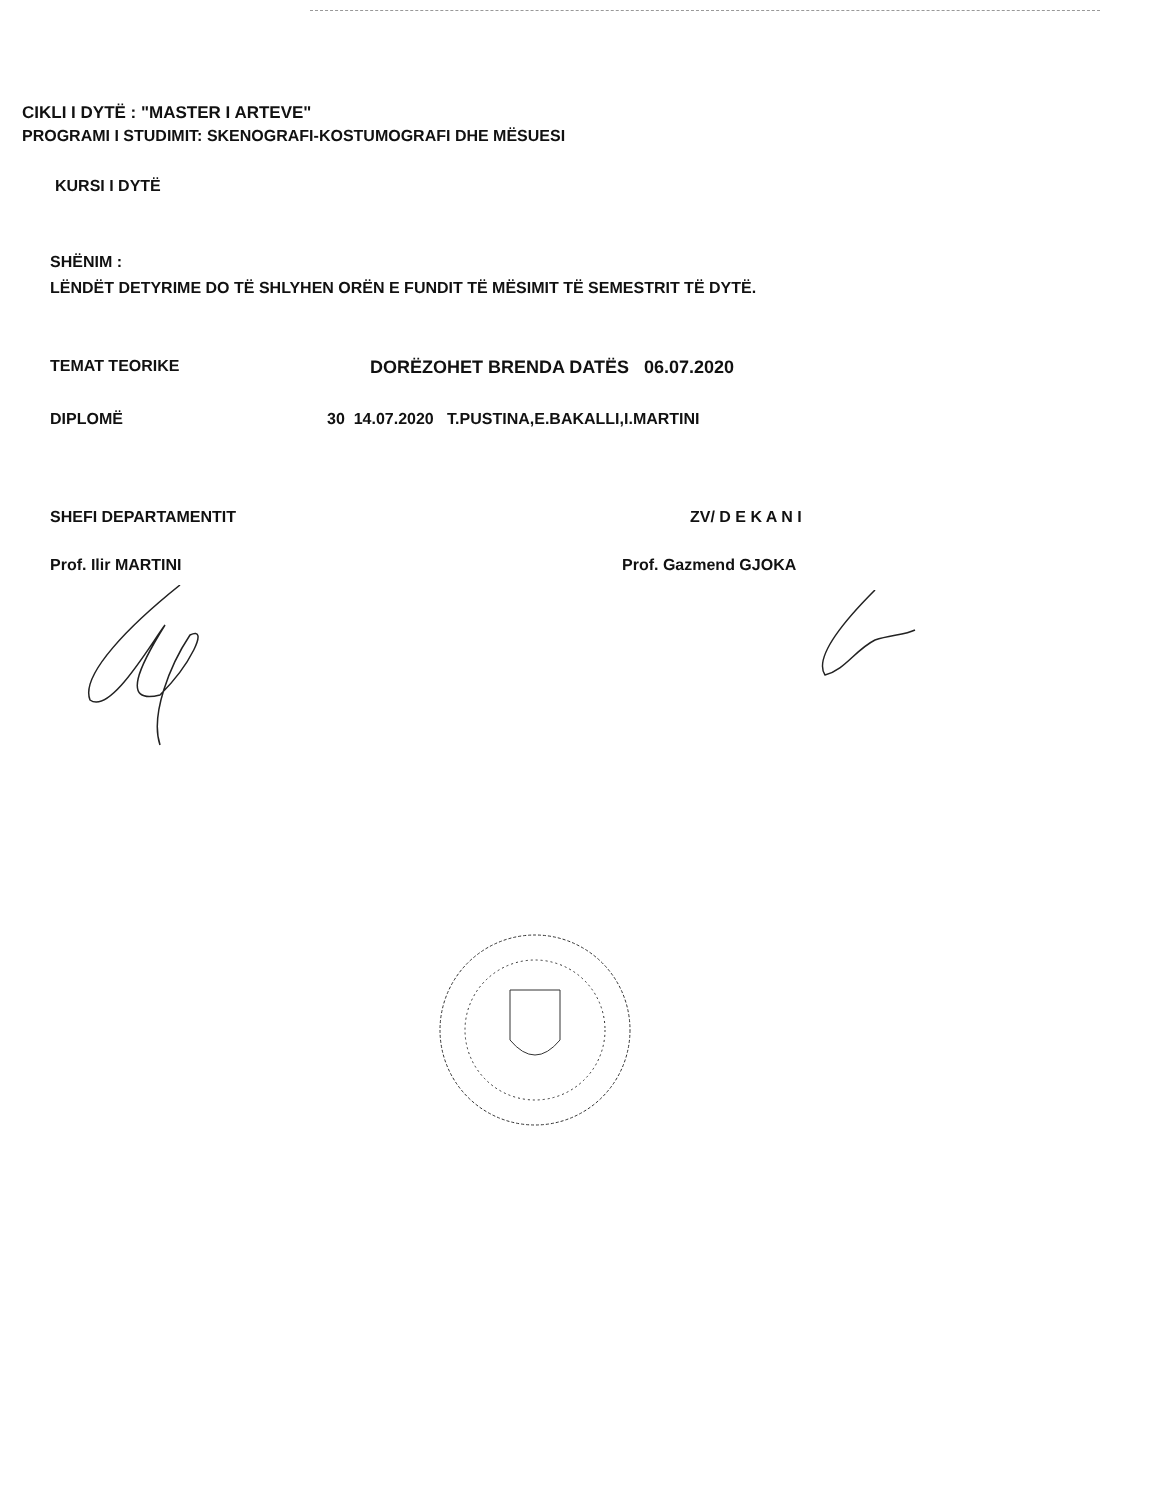CIKLI I DYTË : "MASTER I ARTEVE"
PROGRAMI I STUDIMIT: SKENOGRAFI-KOSTUMOGRAFI DHE MËSUESI
KURSI I DYTË
SHËNIM :
LËNDËT DETYRIME DO TË SHLYHEN ORËN E FUNDIT TË MËSIMIT TË SEMESTRIT TË DYTË.
TEMAT TEORIKE DORËZOHET BRENDA DATËS 06.07.2020
DIPLOMË 30 14.07.2020 T.PUSTINA,E.BAKALLI,I.MARTINI
SHEFI DEPARTAMENTIT ZV/ D E K A N I
Prof. Ilir MARTINI Prof. Gazmend GJOKA